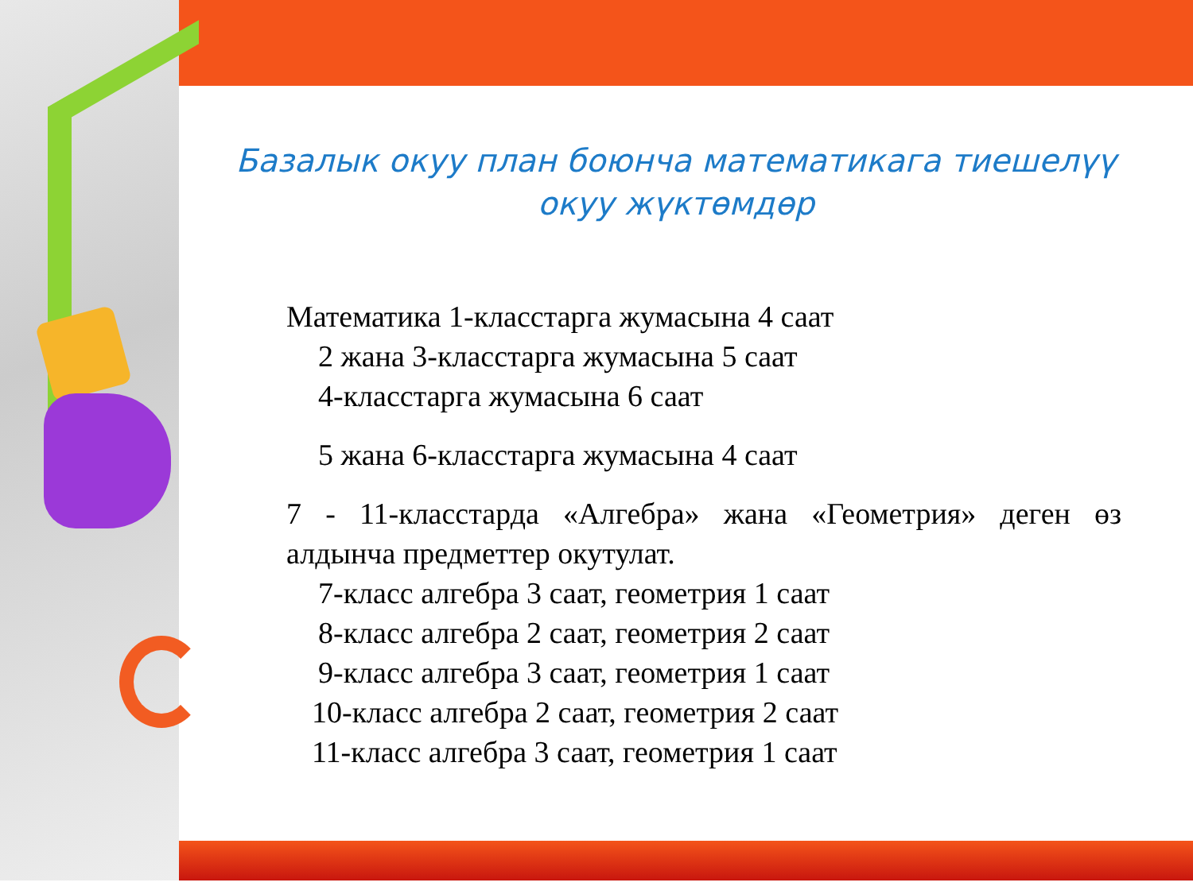Базалык окуу план боюнча математикага тиешелүү
окуу жүктөмдөр
Математика 1-класстарга жумасына 4 саат
2 жана 3-класстарга жумасына 5 саат
4-класстарга жумасына 6 саат
5 жана 6-класстарга жумасына 4 саат
7 - 11-класстарда «Алгебра» жана «Геометрия» деген өз алдынча предметтер окутулат.
7-класс алгебра 3 саат, геометрия 1 саат
8-класс алгебра 2 саат, геометрия 2 саат
9-класс алгебра 3 саат, геометрия 1 саат
10-класс алгебра 2 саат, геометрия 2 саат
11-класс алгебра 3 саат, геометрия 1 саат